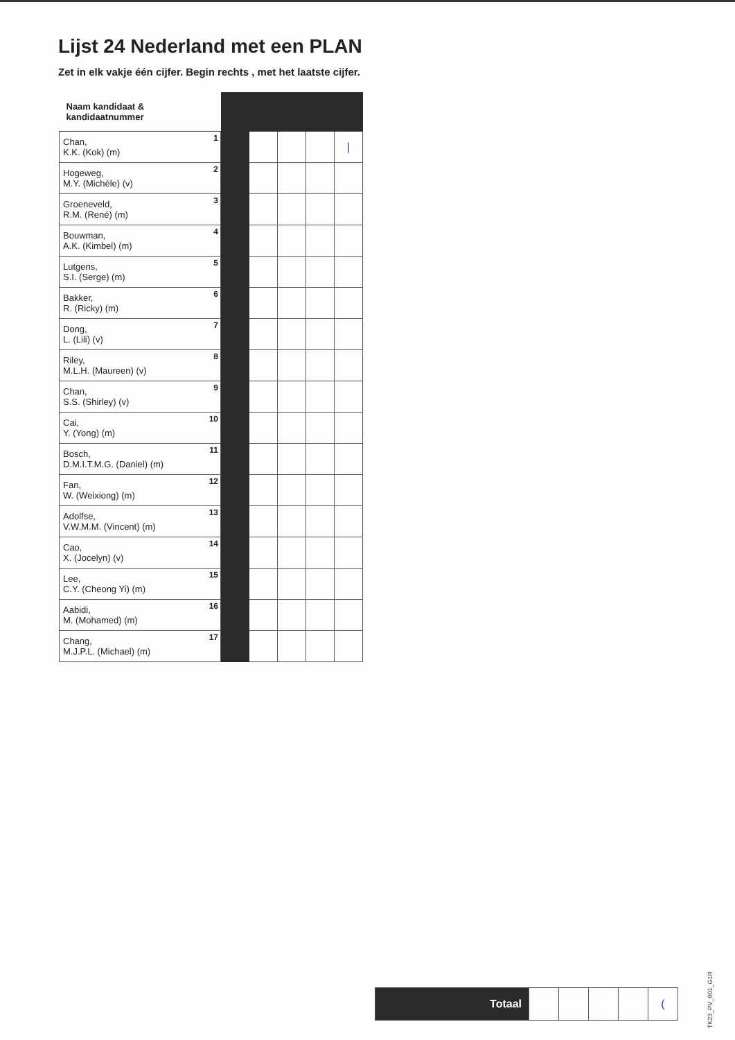Lijst 24 Nederland met een PLAN
Zet in elk vakje één cijfer. Begin rechts , met het laatste cijfer.
| Naam kandidaat & kandidaatnummer | | | | | |
| --- | --- | --- | --- | --- | --- |
| Chan, K.K. (Kok) (m) 1 | | | | | / |
| Hogeweg, M.Y. (Michèle) (v) 2 | | | | | |
| Groeneveld, R.M. (René) (m) 3 | | | | | |
| Bouwman, A.K. (Kimbel) (m) 4 | | | | | |
| Lutgens, S.I. (Serge) (m) 5 | | | | | |
| Bakker, R. (Ricky) (m) 6 | | | | | |
| Dong, L. (Lili) (v) 7 | | | | | |
| Riley, M.L.H. (Maureen) (v) 8 | | | | | |
| Chan, S.S. (Shirley) (v) 9 | | | | | |
| Cai, Y. (Yong) (m) 10 | | | | | |
| Bosch, D.M.I.T.M.G. (Daniel) (m) 11 | | | | | |
| Fan, W. (Weixiong) (m) 12 | | | | | |
| Adolfse, V.W.M.M. (Vincent) (m) 13 | | | | | |
| Cao, X. (Jocelyn) (v) 14 | | | | | |
| Lee, C.Y. (Cheong Yi) (m) 15 | | | | | |
| Aabidi, M. (Mohamed) (m) 16 | | | | | |
| Chang, M.J.P.L. (Michael) (m) 17 | | | | | |
| Totaal | | | | | ( |
TK23_PV_001_G1R